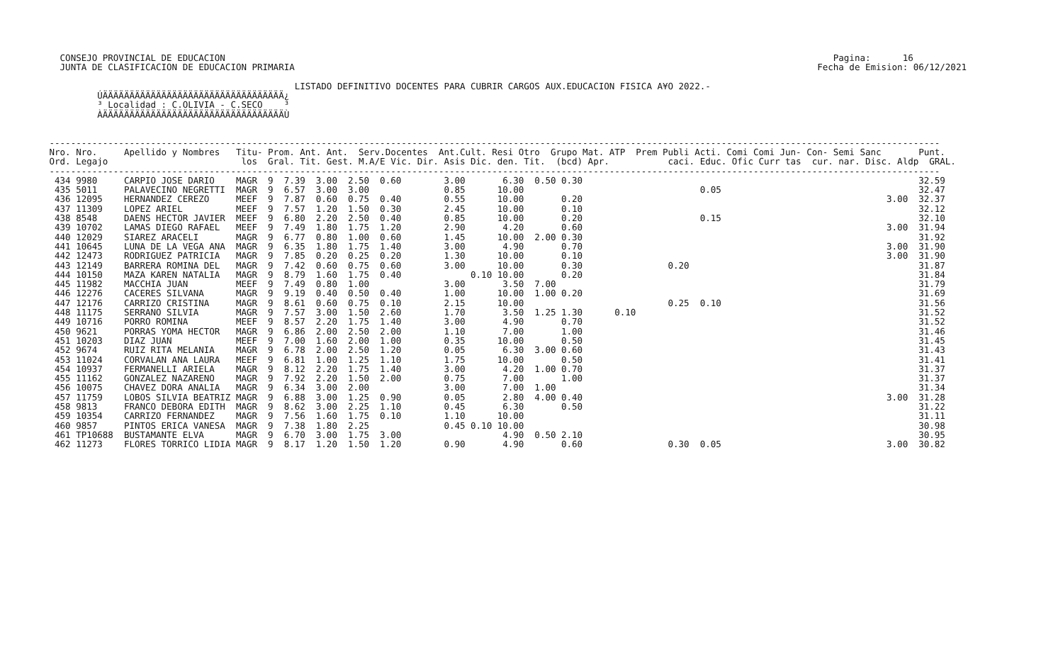CONSEJO PROVINCIAL DE EDUCACION                                                                                                                  Pagina:      16
   JUNTA DE CLASIFICACION DE EDUCACION PRIMARIA                                                                                                  Fecha de Emision: 06/12/2021

                                               LISTADO DEFINITIVO DOCENTES PARA CUBRIR CARGOS AUX.EDUCACION FISICA A¥O 2022.-
          ÚÄÄÄÄÄÄÄÄÄÄÄÄÄÄÄÄÄÄÄÄÄÄÄÄÄÄÄÄÄÄÄÄÄÄ¿
          ³ Localidad : C.OLIVIA - C.SECO    ³
          ÀÄÄÄÄÄÄÄÄÄÄÄÄÄÄÄÄÄÄÄÄÄÄÄÄÄÄÄÄÄÄÄÄÄÄÙ


 -----------------------------------------------------------------------------------------------------------------------------------------------------------------------
 Nro. Nro.     Apellido y Nombres   Titu- Prom. Ant. Ant.  Serv.Docentes  Ant.Cult. Resi Otro  Grupo Mat. ATP  Prem Publi Acti. Comi Comi Jun- Con- Semi Sanc       Punt.
 Ord. Legajo                         los  Gral. Tit. Gest. M.A/E Vic. Dir. Asis Dic. den. Tit.  (bcd) Apr.           caci. Educ. Ofic Curr tas  cur. nar. Disc. Aldp  GRAL.
 -----------------------------------------------------------------------------------------------------------------------------------------------------------------------
  434 9980     CARPIO JOSE DARIO    MAGR  9  7.39  3.00  2.50  0.60        3.00       6.30  0.50 0.30                                                               32.59
  435 5011     PALAVECINO NEGRETTI  MAGR  9  6.57  3.00  3.00              0.85      10.00                                 0.05                                     32.47
  436 12095    HERNANDEZ CEREZO     MEEF  9  7.87  0.60  0.75  0.40        0.55      10.00       0.20                                                         3.00  32.37
  437 11309    LOPEZ ARIEL          MEEF  9  7.57  1.20  1.50  0.30        2.45      10.00       0.10                                                               32.12
  438 8548     DAENS HECTOR JAVIER  MEEF  9  6.80  2.20  2.50  0.40        0.85      10.00       0.20                      0.15                                     32.10
  439 10702    LAMAS DIEGO RAFAEL   MEEF  9  7.49  1.80  1.75  1.20        2.90       4.20       0.60                                                         3.00  31.94
  440 12029    SIAREZ ARACELI       MAGR  9  6.77  0.80  1.00  0.60        1.45      10.00  2.00 0.30                                                               31.92
  441 10645    LUNA DE LA VEGA ANA  MAGR  9  6.35  1.80  1.75  1.40        3.00       4.90       0.70                                                         3.00  31.90
  442 12473    RODRIGUEZ PATRICIA   MAGR  9  7.85  0.20  0.25  0.20        1.30      10.00       0.10                                                         3.00  31.90
  443 12149    BARRERA ROMINA DEL   MAGR  9  7.42  0.60  0.75  0.60        3.00      10.00       0.30                0.20                                           31.87
  444 10150    MAZA KAREN NATALIA   MAGR  9  8.79  1.60  1.75  0.40             0.10 10.00       0.20                                                               31.84
  445 11982    MACCHIA JUAN         MEEF  9  7.49  0.80  1.00              3.00       3.50  7.00                                                                    31.79
  446 12276    CACERES SILVANA      MAGR  9  9.19  0.40  0.50  0.40        1.00      10.00  1.00 0.20                                                               31.69
  447 12176    CARRIZO CRISTINA     MAGR  9  8.61  0.60  0.75  0.10        2.15      10.00                           0.25  0.10                                     31.56
  448 11175    SERRANO SILVIA       MAGR  9  7.57  3.00  1.50  2.60        1.70       3.50  1.25 1.30      0.10                                                     31.52
  449 10716    PORRO ROMINA         MEEF  9  8.57  2.20  1.75  1.40        3.00       4.90       0.70                                                               31.52
  450 9621     PORRAS YOMA HECTOR   MAGR  9  6.86  2.00  2.50  2.00        1.10       7.00       1.00                                                               31.46
  451 10203    DIAZ JUAN            MEEF  9  7.00  1.60  2.00  1.00        0.35      10.00       0.50                                                               31.45
  452 9674     RUIZ RITA MELANIA    MAGR  9  6.78  2.00  2.50  1.20        0.05       6.30  3.00 0.60                                                               31.43
  453 11024    CORVALAN ANA LAURA   MEEF  9  6.81  1.00  1.25  1.10        1.75      10.00       0.50                                                               31.41
  454 10937    FERMANELLI ARIELA    MAGR  9  8.12  2.20  1.75  1.40        3.00       4.20  1.00 0.70                                                               31.37
  455 11162    GONZALEZ NAZARENO    MAGR  9  7.92  2.20  1.50  2.00        0.75       7.00       1.00                                                               31.37
  456 10075    CHAVEZ DORA ANALIA   MAGR  9  6.34  3.00  2.00              3.00       7.00  1.00                                                                    31.34
  457 11759    LOBOS SILVIA BEATRIZ MAGR  9  6.88  3.00  1.25  0.90        0.05       2.80  4.00 0.40                                                         3.00  31.28
  458 9813     FRANCO DEBORA EDITH  MAGR  9  8.62  3.00  2.25  1.10        0.45       6.30       0.50                                                               31.22
  459 10354    CARRIZO FERNANDEZ    MAGR  9  7.56  1.60  1.75  0.10        1.10      10.00                                                                          31.11
  460 9857     PINTOS ERICA VANESA  MAGR  9  7.38  1.80  2.25              0.45 0.10 10.00                                                                          30.98
  461 TP10688  BUSTAMANTE ELVA      MAGR  9  6.70  3.00  1.75  3.00                   4.90  0.50 2.10                                                               30.95
  462 11273    FLORES TORRICO LIDIA MAGR  9  8.17  1.20  1.50  1.20        0.90       4.90       0.60                0.30  0.05                               3.00  30.82